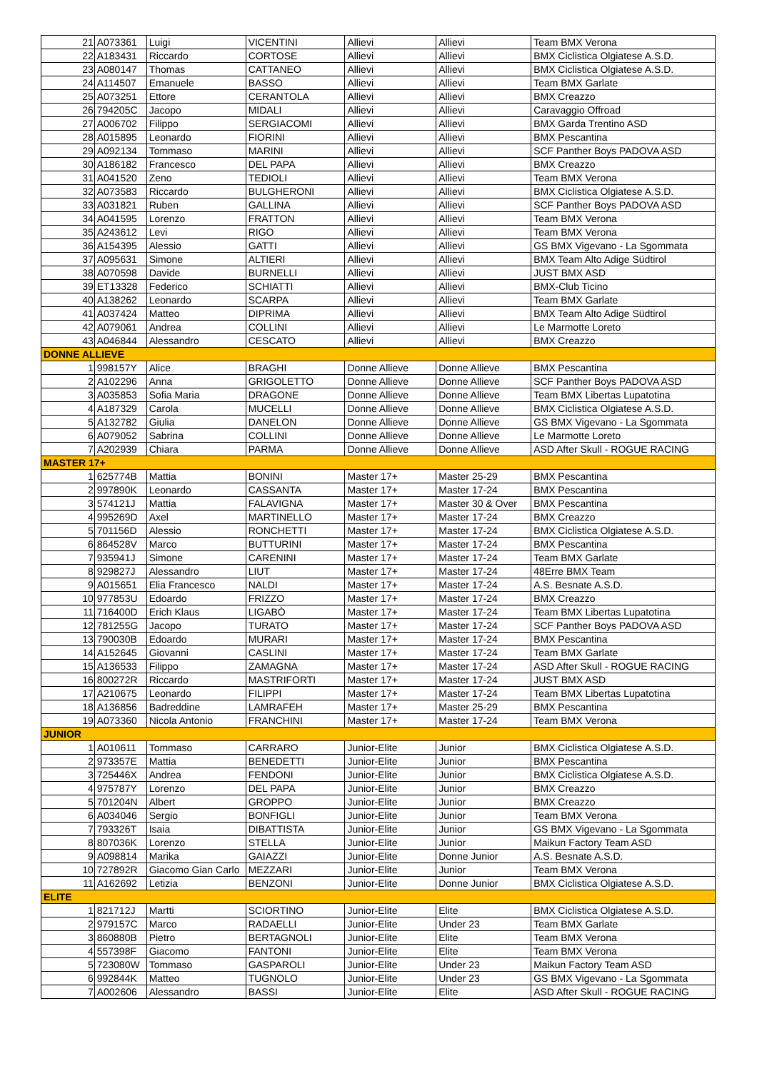| 21 | A073361 | Luigi | VICENTINI | Allievi | Allievi | Team BMX Verona |
| 22 | A183431 | Riccardo | CORTOSE | Allievi | Allievi | BMX Ciclistica Olgiatese A.S.D. |
| 23 | A080147 | Thomas | CATTANEO | Allievi | Allievi | BMX Ciclistica Olgiatese A.S.D. |
| 24 | A114507 | Emanuele | BASSO | Allievi | Allievi | Team BMX Garlate |
| 25 | A073251 | Ettore | CERANTOLA | Allievi | Allievi | BMX Creazzo |
| 26 | 794205C | Jacopo | MIDALI | Allievi | Allievi | Caravaggio Offroad |
| 27 | A006702 | Filippo | SERGIACOMI | Allievi | Allievi | BMX Garda Trentino ASD |
| 28 | A015895 | Leonardo | FIORINI | Allievi | Allievi | BMX Pescantina |
| 29 | A092134 | Tommaso | MARINI | Allievi | Allievi | SCF Panther Boys PADOVA ASD |
| 30 | A186182 | Francesco | DEL PAPA | Allievi | Allievi | BMX Creazzo |
| 31 | A041520 | Zeno | TEDIOLI | Allievi | Allievi | Team BMX Verona |
| 32 | A073583 | Riccardo | BULGHERONI | Allievi | Allievi | BMX Ciclistica Olgiatese A.S.D. |
| 33 | A031821 | Ruben | GALLINA | Allievi | Allievi | SCF Panther Boys PADOVA ASD |
| 34 | A041595 | Lorenzo | FRATTON | Allievi | Allievi | Team BMX Verona |
| 35 | A243612 | Levi | RIGO | Allievi | Allievi | Team BMX Verona |
| 36 | A154395 | Alessio | GATTI | Allievi | Allievi | GS BMX Vigevano - La Sgommata |
| 37 | A095631 | Simone | ALTIERI | Allievi | Allievi | BMX Team Alto Adige Südtirol |
| 38 | A070598 | Davide | BURNELLI | Allievi | Allievi | JUST BMX ASD |
| 39 | ET13328 | Federico | SCHIATTI | Allievi | Allievi | BMX-Club Ticino |
| 40 | A138262 | Leonardo | SCARPA | Allievi | Allievi | Team BMX Garlate |
| 41 | A037424 | Matteo | DIPRIMA | Allievi | Allievi | BMX Team Alto Adige Südtirol |
| 42 | A079061 | Andrea | COLLINI | Allievi | Allievi | Le Marmotte Loreto |
| 43 | A046844 | Alessandro | CESCATO | Allievi | Allievi | BMX Creazzo |
| DONNE ALLIEVE | | | | | | |
| 1 | 998157Y | Alice | BRAGHI | Donne Allieve | Donne Allieve | BMX Pescantina |
| 2 | A102296 | Anna | GRIGOLETTO | Donne Allieve | Donne Allieve | SCF Panther Boys PADOVA ASD |
| 3 | A035853 | Sofia Maria | DRAGONE | Donne Allieve | Donne Allieve | Team BMX Libertas Lupatotina |
| 4 | A187329 | Carola | MUCELLI | Donne Allieve | Donne Allieve | BMX Ciclistica Olgiatese A.S.D. |
| 5 | A132782 | Giulia | DANELON | Donne Allieve | Donne Allieve | GS BMX Vigevano - La Sgommata |
| 6 | A079052 | Sabrina | COLLINI | Donne Allieve | Donne Allieve | Le Marmotte Loreto |
| 7 | A202939 | Chiara | PARMA | Donne Allieve | Donne Allieve | ASD After Skull - ROGUE RACING |
| MASTER 17+ | | | | | | |
| 1 | 625774B | Mattia | BONINI | Master 17+ | Master 25-29 | BMX Pescantina |
| 2 | 997890K | Leonardo | CASSANTA | Master 17+ | Master 17-24 | BMX Pescantina |
| 3 | 574121J | Mattia | FALAVIGNA | Master 17+ | Master 30 & Over | BMX Pescantina |
| 4 | 995269D | Axel | MARTINELLO | Master 17+ | Master 17-24 | BMX Creazzo |
| 5 | 701156D | Alessio | RONCHETTI | Master 17+ | Master 17-24 | BMX Ciclistica Olgiatese A.S.D. |
| 6 | 864528V | Marco | BUTTURINI | Master 17+ | Master 17-24 | BMX Pescantina |
| 7 | 935941J | Simone | CARENINI | Master 17+ | Master 17-24 | Team BMX Garlate |
| 8 | 929827J | Alessandro | LIUT | Master 17+ | Master 17-24 | 48Erre BMX Team |
| 9 | A015651 | Elia Francesco | NALDI | Master 17+ | Master 17-24 | A.S. Besnate A.S.D. |
| 10 | 977853U | Edoardo | FRIZZO | Master 17+ | Master 17-24 | BMX Creazzo |
| 11 | 716400D | Erich Klaus | LIGABÒ | Master 17+ | Master 17-24 | Team BMX Libertas Lupatotina |
| 12 | 781255G | Jacopo | TURATO | Master 17+ | Master 17-24 | SCF Panther Boys PADOVA ASD |
| 13 | 790030B | Edoardo | MURARI | Master 17+ | Master 17-24 | BMX Pescantina |
| 14 | A152645 | Giovanni | CASLINI | Master 17+ | Master 17-24 | Team BMX Garlate |
| 15 | A136533 | Filippo | ZAMAGNA | Master 17+ | Master 17-24 | ASD After Skull - ROGUE RACING |
| 16 | 800272R | Riccardo | MASTRIFORTI | Master 17+ | Master 17-24 | JUST BMX ASD |
| 17 | A210675 | Leonardo | FILIPPI | Master 17+ | Master 17-24 | Team BMX Libertas Lupatotina |
| 18 | A136856 | Badreddine | LAMRAFEH | Master 17+ | Master 25-29 | BMX Pescantina |
| 19 | A073360 | Nicola Antonio | FRANCHINI | Master 17+ | Master 17-24 | Team BMX Verona |
| JUNIOR | | | | | | |
| 1 | A010611 | Tommaso | CARRARO | Junior-Elite | Junior | BMX Ciclistica Olgiatese A.S.D. |
| 2 | 973357E | Mattia | BENEDETTI | Junior-Elite | Junior | BMX Pescantina |
| 3 | 725446X | Andrea | FENDONI | Junior-Elite | Junior | BMX Ciclistica Olgiatese A.S.D. |
| 4 | 975787Y | Lorenzo | DEL PAPA | Junior-Elite | Junior | BMX Creazzo |
| 5 | 701204N | Albert | GROPPO | Junior-Elite | Junior | BMX Creazzo |
| 6 | A034046 | Sergio | BONFIGLI | Junior-Elite | Junior | Team BMX Verona |
| 7 | 793326T | Isaia | DIBATTISTA | Junior-Elite | Junior | GS BMX Vigevano - La Sgommata |
| 8 | 807036K | Lorenzo | STELLA | Junior-Elite | Junior | Maikun Factory Team ASD |
| 9 | A098814 | Marika | GAIAZZI | Junior-Elite | Donne Junior | A.S. Besnate A.S.D. |
| 10 | 727892R | Giacomo Gian Carlo | MEZZARI | Junior-Elite | Junior | Team BMX Verona |
| 11 | A162692 | Letizia | BENZONI | Junior-Elite | Donne Junior | BMX Ciclistica Olgiatese A.S.D. |
| ELITE | | | | | | |
| 1 | 821712J | Martti | SCIORTINO | Junior-Elite | Elite | BMX Ciclistica Olgiatese A.S.D. |
| 2 | 979157C | Marco | RADAELLI | Junior-Elite | Under 23 | Team BMX Garlate |
| 3 | 860880B | Pietro | BERTAGNOLI | Junior-Elite | Elite | Team BMX Verona |
| 4 | 557398F | Giacomo | FANTONI | Junior-Elite | Elite | Team BMX Verona |
| 5 | 723080W | Tommaso | GASPAROLI | Junior-Elite | Under 23 | Maikun Factory Team ASD |
| 6 | 992844K | Matteo | TUGNOLO | Junior-Elite | Under 23 | GS BMX Vigevano - La Sgommata |
| 7 | A002606 | Alessandro | BASSI | Junior-Elite | Elite | ASD After Skull - ROGUE RACING |